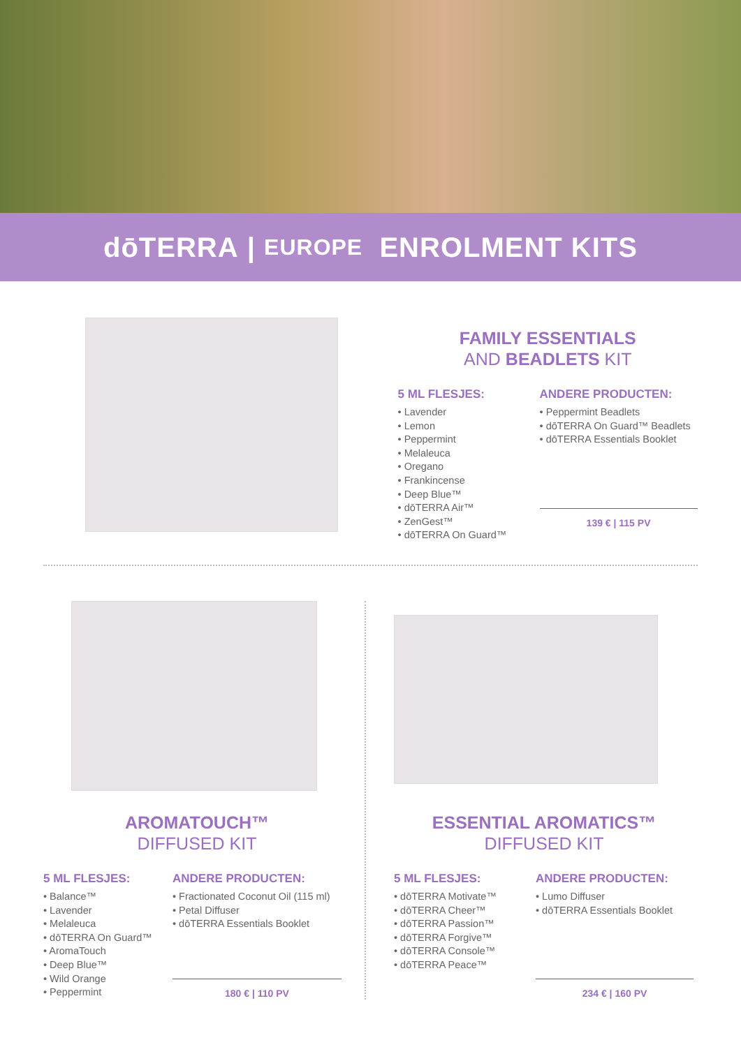dōTERRA | EUROPE ENROLMENT KITS
FAMILY ESSENTIALS
AND BEADLETS KIT
5 ML FLESJES:
• Lavender
• Lemon
• Peppermint
• Melaleuca
• Oregano
• Frankincense
• Deep Blue™
• dōTERRA Air™
• ZenGest™
• dōTERRA On Guard™
ANDERE PRODUCTEN:
• Peppermint Beadlets
• dōTERRA On Guard™ Beadlets
• dōTERRA Essentials Booklet
139 € | 115 PV
AROMATOUCH™
DIFFUSED KIT
5 ML FLESJES:
• Balance™
• Lavender
• Melaleuca
• dōTERRA On Guard™
• AromaTouch
• Deep Blue™
• Wild Orange
• Peppermint
ANDERE PRODUCTEN:
• Fractionated Coconut Oil (115 ml)
• Petal Diffuser
• dōTERRA Essentials Booklet
180 € | 110 PV
ESSENTIAL AROMATICS™
DIFFUSED KIT
5 ML FLESJES:
• dōTERRA Motivate™
• dōTERRA Cheer™
• dōTERRA Passion™
• dōTERRA Forgive™
• dōTERRA Console™
• dōTERRA Peace™
ANDERE PRODUCTEN:
• Lumo Diffuser
• dōTERRA Essentials Booklet
234 € | 160 PV